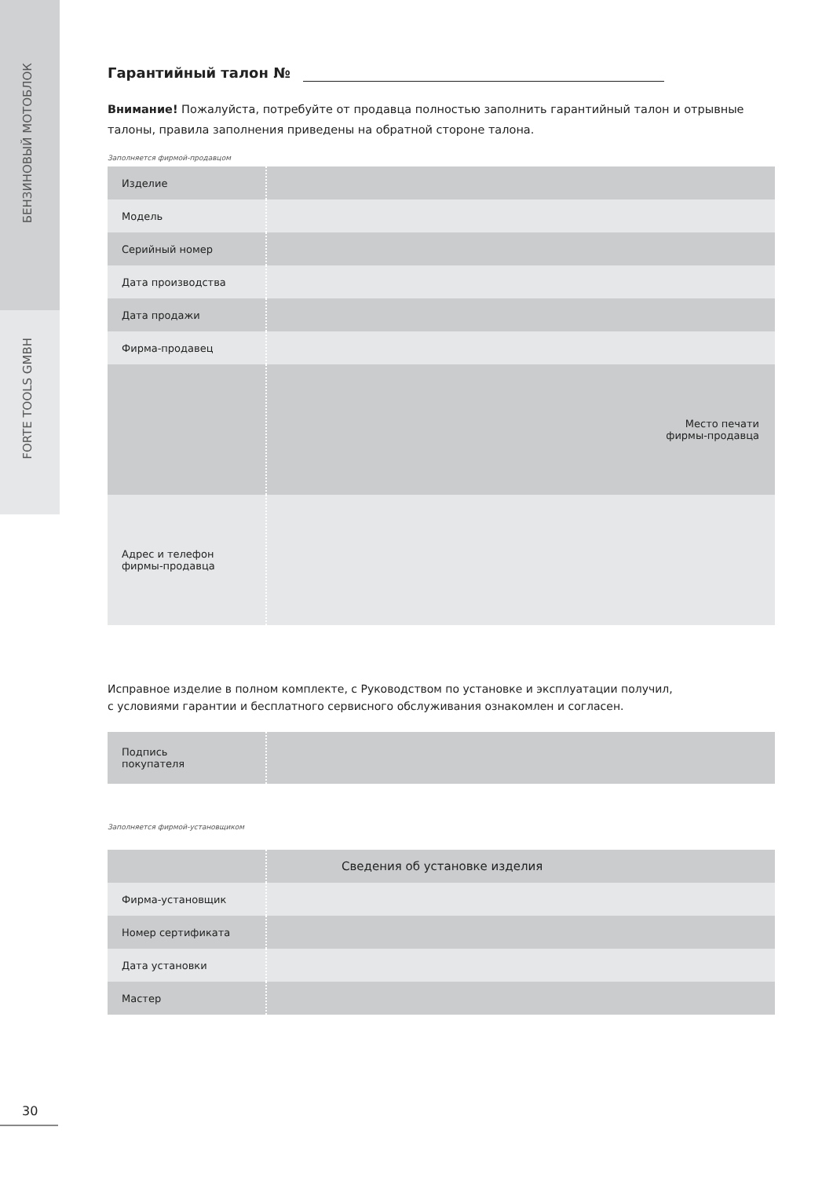БЕНЗИНОВЫЙ МОТОБЛОК
FORTE TOOLS GMBH
Гарантийный талон №
Внимание! Пожалуйста, потребуйте от продавца полностью заполнить гарантийный талон и отрывные талоны, правила заполнения приведены на обратной стороне талона.
Заполняется фирмой-продавцом
| Изделие | |
| Модель | |
| Серийный номер | |
| Дата производства | |
| Дата продажи | |
| Фирма-продавец | |
| | Место печати фирмы-продавца |
| Адрес и телефон фирмы-продавца | |
Исправное изделие в полном комплекте, с Руководством по установке и эксплуатации получил,
с условиями гарантии и бесплатного сервисного обслуживания ознакомлен и согласен.
| Подпись покупателя | |
Заполняется фирмой-установщиком
| | Сведения об установке изделия |
| Фирма-установщик | |
| Номер сертификата | |
| Дата установки | |
| Мастер | |
30